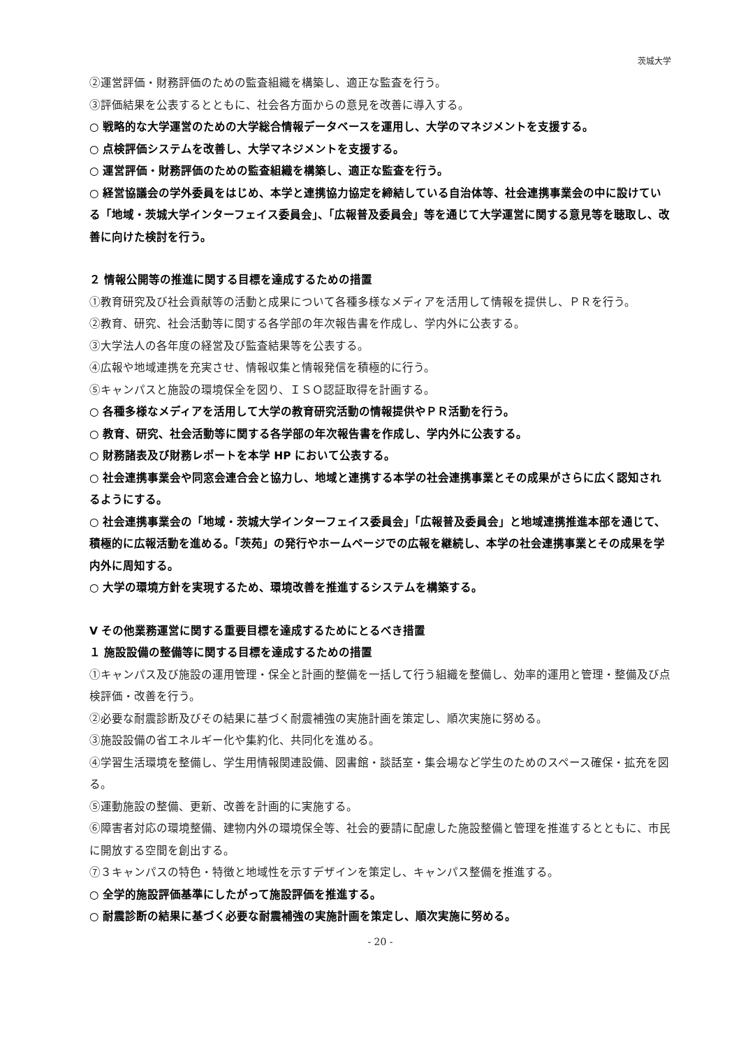茨城大学
②運営評価・財務評価のための監査組織を構築し、適正な監査を行う。
③評価結果を公表するとともに、社会各方面からの意見を改善に導入する。
○ 戦略的な大学運営のための大学総合情報データベースを運用し、大学のマネジメントを支援する。
○ 点検評価システムを改善し、大学マネジメントを支援する。
○ 運営評価・財務評価のための監査組織を構築し、適正な監査を行う。
○ 経営協議会の学外委員をはじめ、本学と連携協力協定を締結している自治体等、社会連携事業会の中に設けている「地域・茨城大学インターフェイス委員会」、「広報普及委員会」等を通じて大学運営に関する意見等を聴取し、改善に向けた検討を行う。
２ 情報公開等の推進に関する目標を達成するための措置
①教育研究及び社会貢献等の活動と成果について各種多様なメディアを活用して情報を提供し、ＰＲを行う。
②教育、研究、社会活動等に関する各学部の年次報告書を作成し、学内外に公表する。
③大学法人の各年度の経営及び監査結果等を公表する。
④広報や地域連携を充実させ、情報収集と情報発信を積極的に行う。
⑤キャンパスと施設の環境保全を図り、ＩＳＯ認証取得を計画する。
○ 各種多様なメディアを活用して大学の教育研究活動の情報提供やＰＲ活動を行う。
○ 教育、研究、社会活動等に関する各学部の年次報告書を作成し、学内外に公表する。
○ 財務諸表及び財務レポートを本学 HP において公表する。
○ 社会連携事業会や同窓会連合会と協力し、地域と連携する本学の社会連携事業とその成果がさらに広く認知されるようにする。
○ 社会連携事業会の「地域・茨城大学インターフェイス委員会」「広報普及委員会」と地域連携推進本部を通じて、積極的に広報活動を進める。「茨苑」の発行やホームページでの広報を継続し、本学の社会連携事業とその成果を学内外に周知する。
○ 大学の環境方針を実現するため、環境改善を推進するシステムを構築する。
Ⅴ その他業務運営に関する重要目標を達成するためにとるべき措置
１ 施設設備の整備等に関する目標を達成するための措置
①キャンパス及び施設の運用管理・保全と計画的整備を一括して行う組織を整備し、効率的運用と管理・整備及び点検評価・改善を行う。
②必要な耐震診断及びその結果に基づく耐震補強の実施計画を策定し、順次実施に努める。
③施設設備の省エネルギー化や集約化、共同化を進める。
④学習生活環境を整備し、学生用情報関連設備、図書館・談話室・集会場など学生のためのスペース確保・拡充を図る。
⑤運動施設の整備、更新、改善を計画的に実施する。
⑥障害者対応の環境整備、建物内外の環境保全等、社会的要請に配慮した施設整備と管理を推進するとともに、市民に開放する空間を創出する。
⑦３キャンパスの特色・特徴と地域性を示すデザインを策定し、キャンパス整備を推進する。
○ 全学的施設評価基準にしたがって施設評価を推進する。
○ 耐震診断の結果に基づく必要な耐震補強の実施計画を策定し、順次実施に努める。
- 20 -